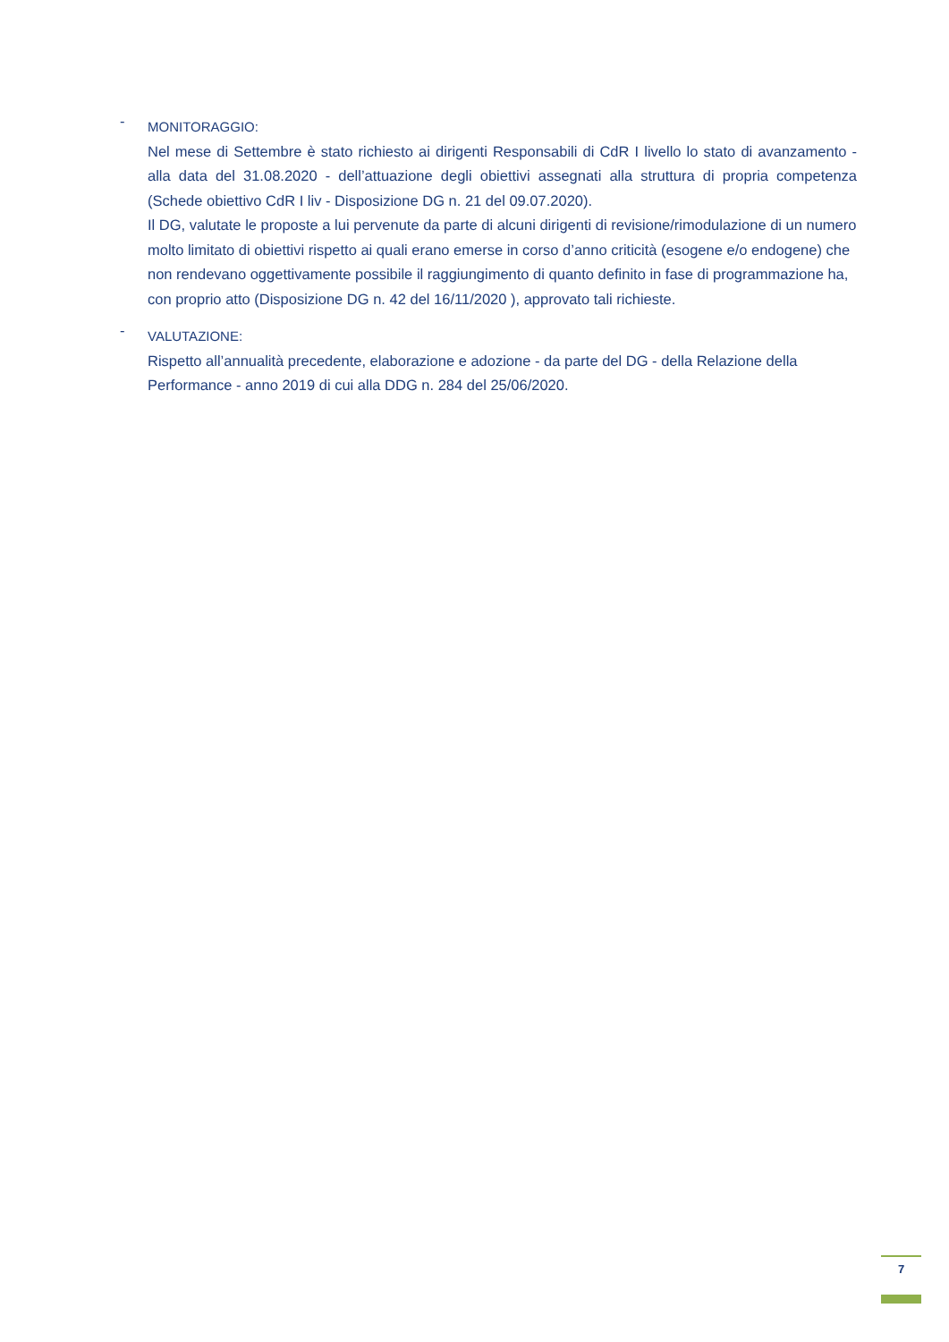-
MONITORAGGIO:
Nel mese di Settembre è stato richiesto ai dirigenti Responsabili di CdR I livello lo stato di avanzamento - alla data del 31.08.2020 - dell’attuazione degli obiettivi assegnati alla struttura di propria competenza (Schede obiettivo CdR I liv - Disposizione DG n. 21 del 09.07.2020).
Il DG, valutate le proposte a lui pervenute da parte di alcuni dirigenti di revisione/rimodulazione di un numero molto limitato di obiettivi rispetto ai quali erano emerse in corso d’anno criticità (esogene e/o endogene) che non rendevano oggettivamente possibile il raggiungimento di quanto definito in fase di programmazione ha, con proprio atto (Disposizione DG n. 42 del 16/11/2020 ), approvato tali richieste.
-
VALUTAZIONE:
Rispetto all’annualità precedente, elaborazione e adozione - da parte del DG - della Relazione della Performance - anno 2019 di cui alla DDG n. 284 del 25/06/2020.
7